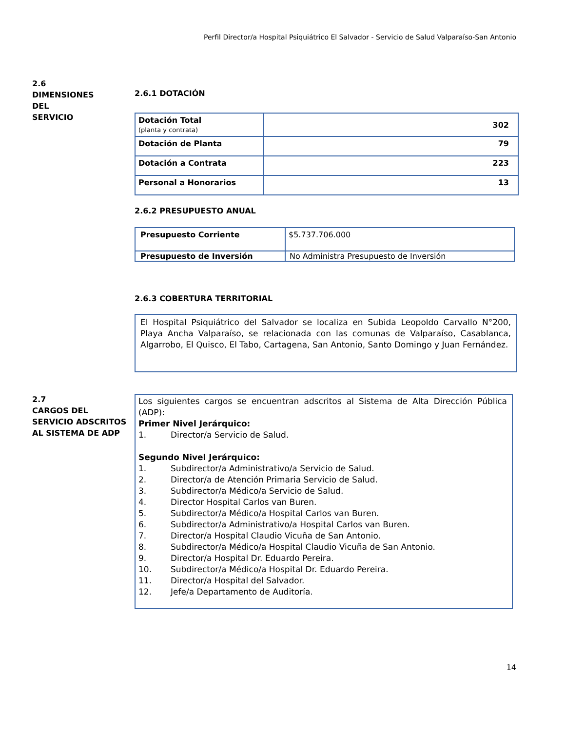Perfil Director/a Hospital Psiquiátrico El Salvador - Servicio de Salud Valparaíso-San Antonio
2.6
DIMENSIONES
DEL
SERVICIO
2.6.1 DOTACIÓN
| Dotación Total (planta y contrata) | 302 |
| Dotación de Planta | 79 |
| Dotación a Contrata | 223 |
| Personal a Honorarios | 13 |
2.6.2 PRESUPUESTO ANUAL
| Presupuesto Corriente | $5.737.706.000 |
| Presupuesto de Inversión | No Administra Presupuesto de Inversión |
2.6.3 COBERTURA TERRITORIAL
El Hospital Psiquiátrico del Salvador se localiza en Subida Leopoldo Carvallo N°200, Playa Ancha Valparaíso, se relacionada con las comunas de Valparaíso, Casablanca, Algarrobo, El Quisco, El Tabo, Cartagena, San Antonio, Santo Domingo y Juan Fernández.
2.7
CARGOS DEL
SERVICIO ADSCRITOS
AL SISTEMA DE ADP
Los siguientes cargos se encuentran adscritos al Sistema de Alta Dirección Pública (ADP):
Primer Nivel Jerárquico:
1. Director/a Servicio de Salud.
Segundo Nivel Jerárquico:
1. Subdirector/a Administrativo/a Servicio de Salud.
2. Director/a de Atención Primaria Servicio de Salud.
3. Subdirector/a Médico/a Servicio de Salud.
4. Director Hospital Carlos van Buren.
5. Subdirector/a Médico/a Hospital Carlos van Buren.
6. Subdirector/a Administrativo/a Hospital Carlos van Buren.
7. Director/a Hospital Claudio Vicuña de San Antonio.
8. Subdirector/a Médico/a Hospital Claudio Vicuña de San Antonio.
9. Director/a Hospital Dr. Eduardo Pereira.
10. Subdirector/a Médico/a Hospital Dr. Eduardo Pereira.
11. Director/a Hospital del Salvador.
12. Jefe/a Departamento de Auditoría.
14